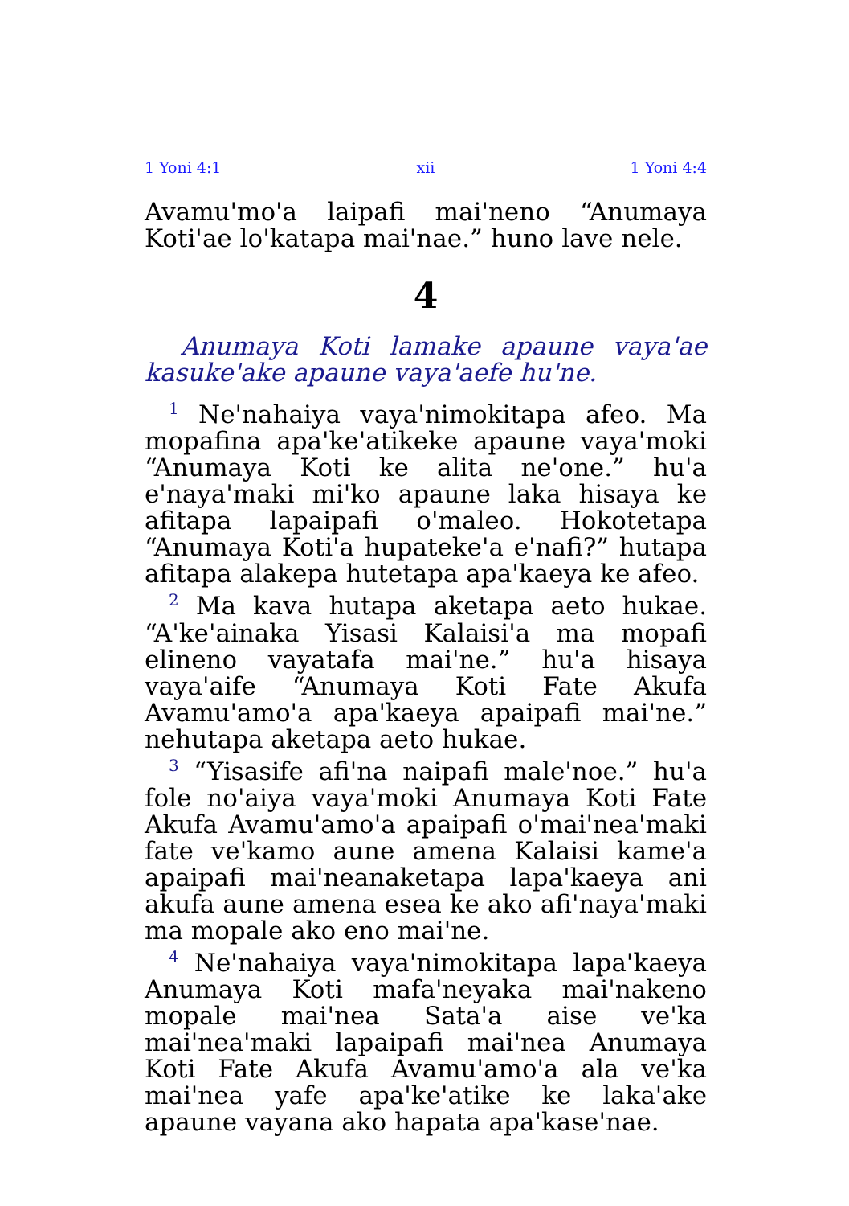1 Yoni 4:1 xii 1 Yoni 4:4
Avamu'mo'a laipafi mai'neno “Anumaya Koti'ae lo'katapa mai'nae.” huno lave nele.
4
Anumaya Koti lamake apaune vaya'ae kasuke'ake apaune vaya'aefe hu'ne.
<sup>1</sup> Ne'nahaiya vaya'nimokitapa afeo. Ma mopafina apa'ke'atikeke apaune vaya'moki “Anumaya Koti ke alita ne'one.” hu'a e'naya'maki mi'ko apaune laka hisaya ke afitapa lapaipafi o'maleo. Hokotetapa “Anumaya Koti'a hupateke'a e'nafi?” hutapa afitapa alakepa hutetapa apa'kaeya ke afeo.
<sup>2</sup> Ma kava hutapa aketapa aeto hukae. “A'ke'ainaka Yisasi Kalaisi'a ma mopafi elineno vayatafa mai'ne.” hu'a hisaya vaya'aife “Anumaya Koti Fate Akufa Avamu'amo'a apa'kaeya apaipafi mai'ne.” nehutapa aketapa aeto hukae.
<sup>3</sup> “Yisasife afi'na naipafi male'noe.” hu'a fole no'aiya vaya'moki Anumaya Koti Fate Akufa Avamu'amo'a apaipafi o'mai'nea'maki fate ve'kamo aune amena Kalaisi kame'a apaipafi mai'neanaketapa lapa'kaeya ani akufa aune amena esea ke ako afi'naya'maki ma mopale ako eno mai'ne.
<sup>4</sup> Ne'nahaiya vaya'nimokitapa lapa'kaeya Anumaya Koti mafa'neyaka mai'nakeno mopale mai'nea Sata'a aise ve'ka mai'nea'maki lapaipafi mai'nea Anumaya Koti Fate Akufa Avamu'amo'a ala ve'ka mai'nea yafe apa'ke'atike ke laka'ake apaune vayana ako hapata apa'kase'nae.